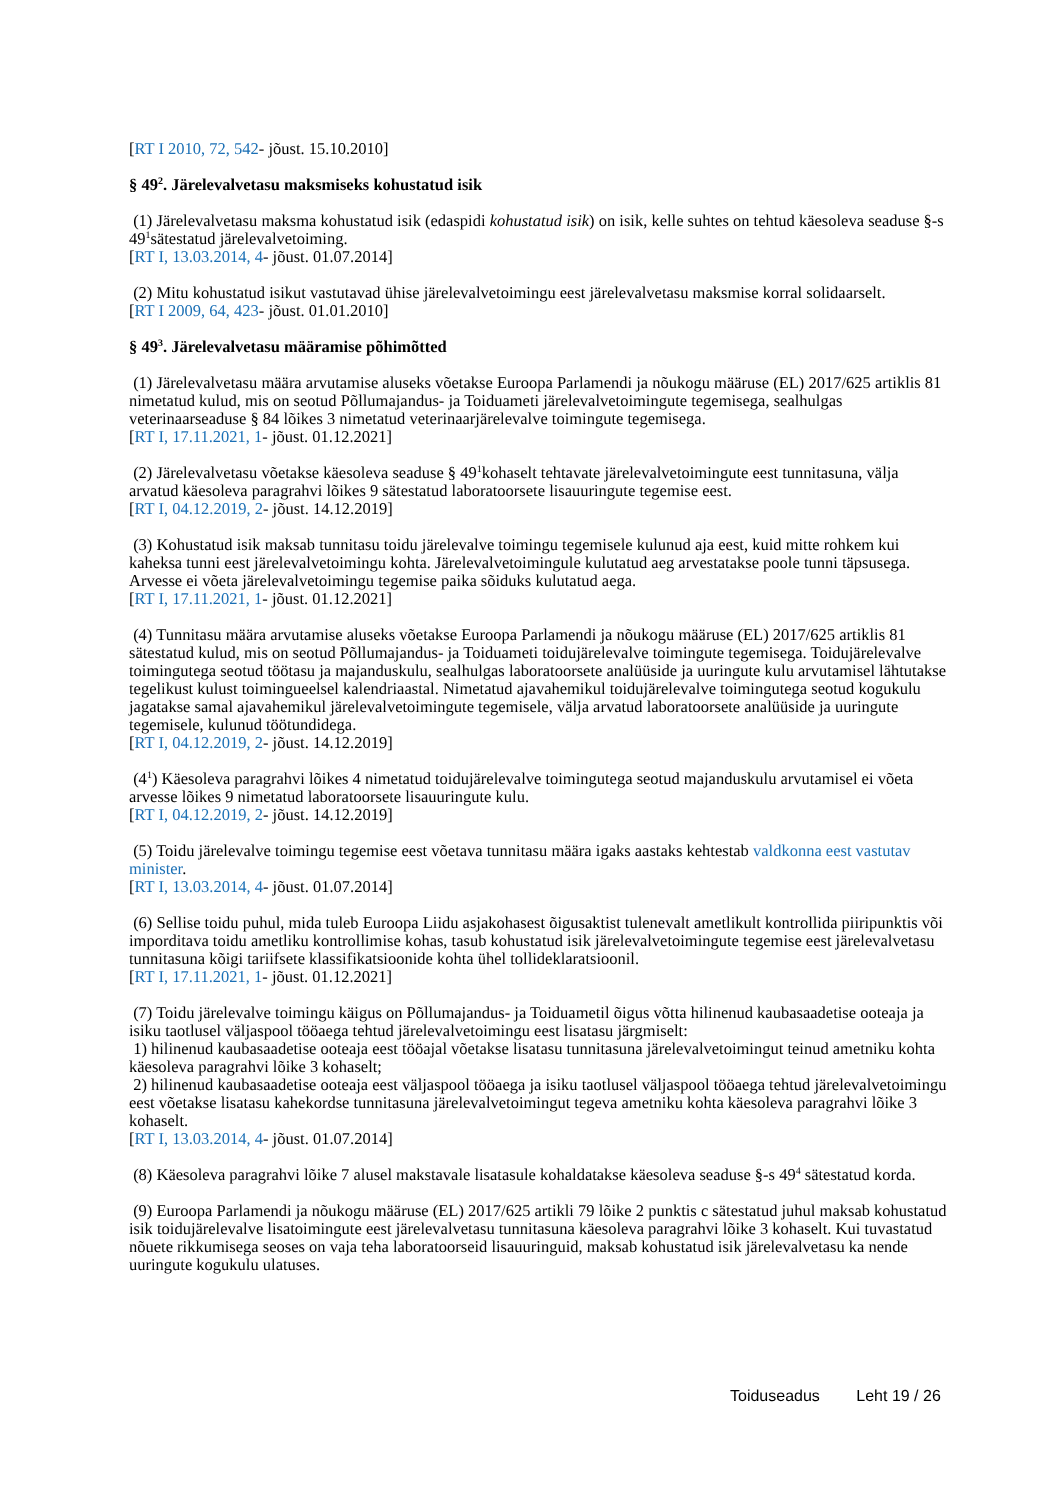[RT I 2010, 72, 542- jõust. 15.10.2010]
§ 49<sup>2</sup>. Järelevalvetasu maksmiseks kohustatud isik
(1) Järelevalvetasu maksma kohustatud isik (edaspidi kohustatud isik) on isik, kelle suhtes on tehtud käesoleva seaduse §-s 49<sup>1</sup>sätestatud järelevalvetoiming.
[RT I, 13.03.2014, 4- jõust. 01.07.2014]
(2) Mitu kohustatud isikut vastutavad ühise järelevalvetoimingu eest järelevalvetasu maksmise korral solidaarselt.
[RT I 2009, 64, 423- jõust. 01.01.2010]
§ 49<sup>3</sup>. Järelevalvetasu määramise põhimõtted
(1) Järelevalvetasu määra arvutamise aluseks võetakse Euroopa Parlamendi ja nõukogu määruse (EL) 2017/625 artiklis 81 nimetatud kulud, mis on seotud Põllumajandus- ja Toiduameti järelevalvetoimingute tegemisega, sealhulgas veterinaarseaduse § 84 lõikes 3 nimetatud veterinaarjärelevalve toimingute tegemisega.
[RT I, 17.11.2021, 1- jõust. 01.12.2021]
(2) Järelevalvetasu võetakse käesoleva seaduse § 49<sup>1</sup>kohaselt tehtavate järelevalvetoimingute eest tunnitasuna, välja arvatud käesoleva paragrahvi lõikes 9 sätestatud laboratoorsete lisauuringute tegemise eest.
[RT I, 04.12.2019, 2- jõust. 14.12.2019]
(3) Kohustatud isik maksab tunnitasu toidu järelevalve toimingu tegemisele kulunud aja eest, kuid mitte rohkem kui kaheksa tunni eest järelevalvetoimingu kohta. Järelevalvetoimingule kulutatud aeg arvestatakse poole tunni täpsusega. Arvesse ei võeta järelevalvetoimingu tegemise paika sõiduks kulutatud aega.
[RT I, 17.11.2021, 1- jõust. 01.12.2021]
(4) Tunnitasu määra arvutamise aluseks võetakse Euroopa Parlamendi ja nõukogu määruse (EL) 2017/625 artiklis 81 sätestatud kulud, mis on seotud Põllumajandus- ja Toiduameti toidujärelevalve toimingute tegemisega. Toidujärelevalve toimingutega seotud töötasu ja majanduskulu, sealhulgas laboratoorsete analüüside ja uuringute kulu arvutamisel lähtutakse tegelikust kulust toimingueelsel kalendriaastal. Nimetatud ajavahemikul toidujärelevalve toimingutega seotud kogukulu jagatakse samal ajavahemikul järelevalvetoimingute tegemisele, välja arvatud laboratoorsete analüüside ja uuringute tegemisele, kulunud töötundidega.
[RT I, 04.12.2019, 2- jõust. 14.12.2019]
(4<sup>1</sup>) Käesoleva paragrahvi lõikes 4 nimetatud toidujärelevalve toimingutega seotud majanduskulu arvutamisel ei võeta arvesse lõikes 9 nimetatud laboratoorsete lisauuringute kulu.
[RT I, 04.12.2019, 2- jõust. 14.12.2019]
(5) Toidu järelevalve toimingu tegemise eest võetava tunnitasu määra igaks aastaks kehtestab valdkonna eest vastutav minister.
[RT I, 13.03.2014, 4- jõust. 01.07.2014]
(6) Sellise toidu puhul, mida tuleb Euroopa Liidu asjakohasest õigusaktist tulenevalt ametlikult kontrollida piiripunktis või imporditava toidu ametliku kontrollimise kohas, tasub kohustatud isik järelevalvetoimingute tegemise eest järelevalvetasu tunnitasuna kõigi tariifsete klassifikatsioonide kohta ühel tollideklaratsioonil.
[RT I, 17.11.2021, 1- jõust. 01.12.2021]
(7) Toidu järelevalve toimingu käigus on Põllumajandus- ja Toiduametil õigus võtta hilinenud kaubasaadetise ooteaja ja isiku taotlusel väljaspool tööaega tehtud järelevalvetoimingu eest lisatasu järgmiselt:
1) hilinenud kaubasaadetise ooteaja eest tööajal võetakse lisatasu tunnitasuna järelevalvetoimingut teinud ametniku kohta käesoleva paragrahvi lõike 3 kohaselt;
2) hilinenud kaubasaadetise ooteaja eest väljaspool tööaega ja isiku taotlusel väljaspool tööaega tehtud järelevalvetoimingu eest võetakse lisatasu kahekordse tunnitasuna järelevalvetoimingut tegeva ametniku kohta käesoleva paragrahvi lõike 3 kohaselt.
[RT I, 13.03.2014, 4- jõust. 01.07.2014]
(8) Käesoleva paragrahvi lõike 7 alusel makstavale lisatasule kohaldatakse käesoleva seaduse §-s 49<sup>4</sup> sätestatud korda.
(9) Euroopa Parlamendi ja nõukogu määruse (EL) 2017/625 artikli 79 lõike 2 punktis c sätestatud juhul maksab kohustatud isik toidujärelevalve lisatoimingute eest järelevalvetasu tunnitasuna käesoleva paragrahvi lõike 3 kohaselt. Kui tuvastatud nõuete rikkumisega seoses on vaja teha laboratoorseid lisauuringuid, maksab kohustatud isik järelevalvetasu ka nende uuringute kogukulu ulatuses.
Toiduseadus Leht 19 / 26